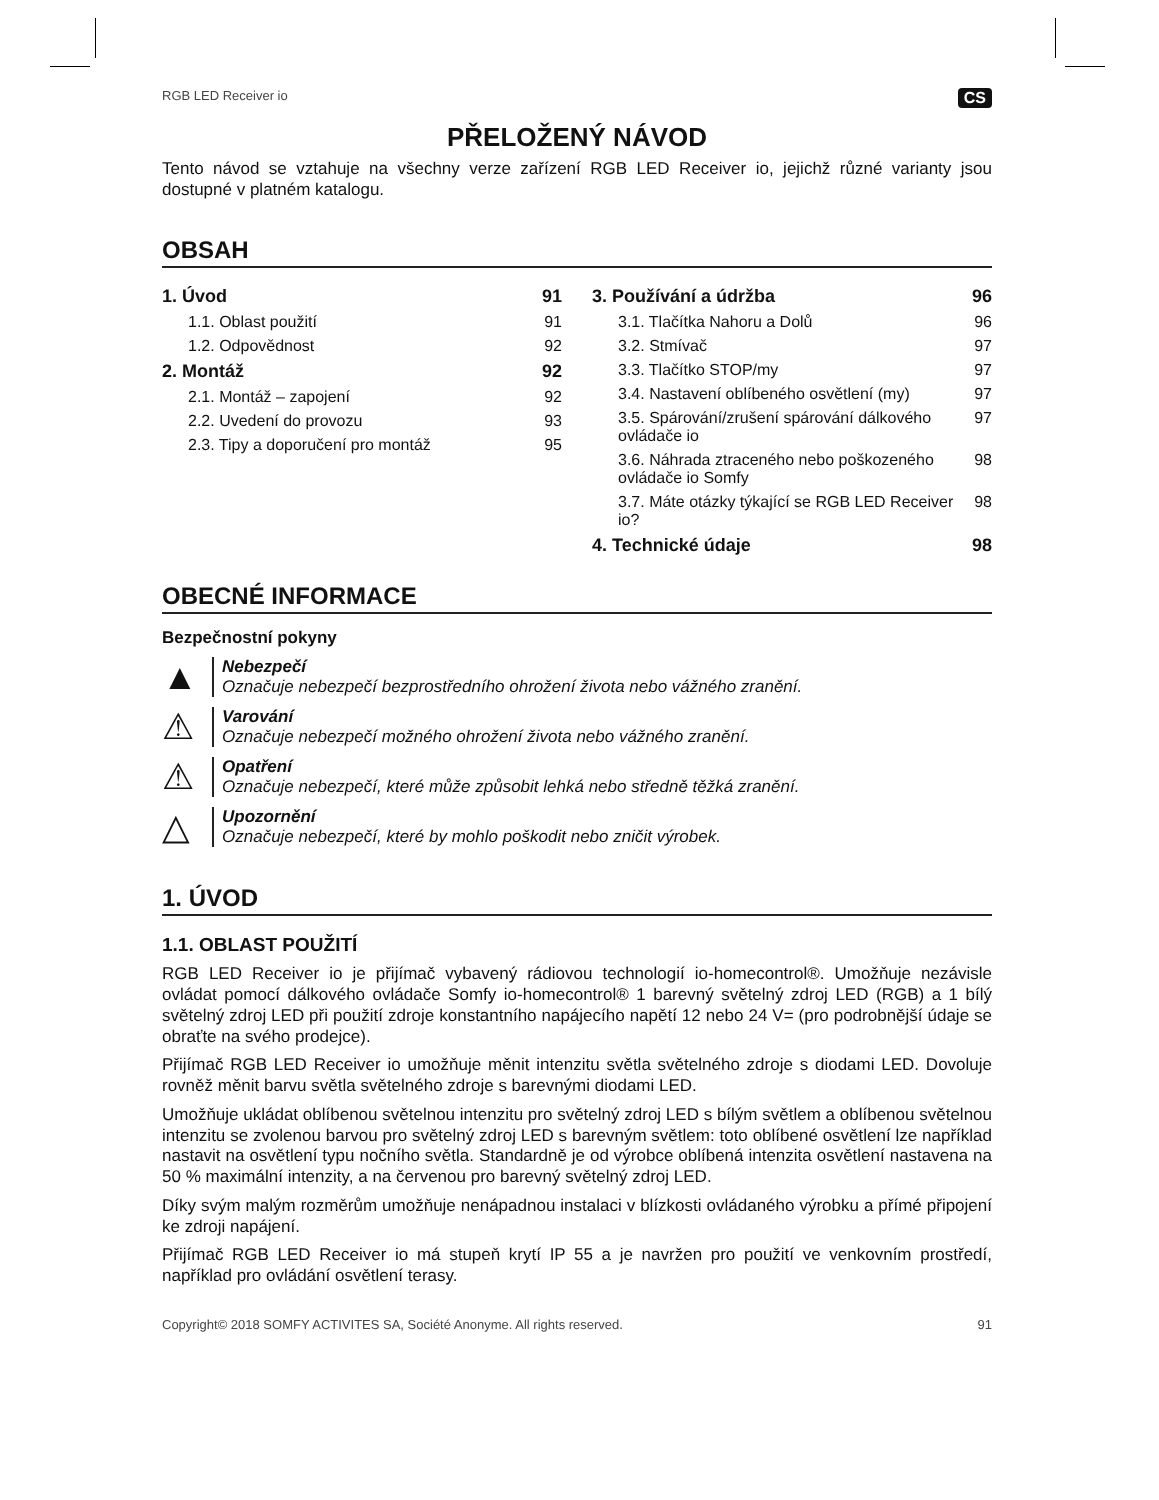RGB LED Receiver io CS
PŘELOŽENÝ NÁVOD
Tento návod se vztahuje na všechny verze zařízení RGB LED Receiver io, jejichž různé varianty jsou dostupné v platném katalogu.
OBSAH
1. Úvod 91
1.1. Oblast použití 91
1.2. Odpovědnost 92
2. Montáž 92
2.1. Montáž – zapojení 92
2.2. Uvedení do provozu 93
2.3. Tipy a doporučení pro montáž 95
3. Používání a údržba 96
3.1. Tlačítka Nahoru a Dolů 96
3.2. Stmívač 97
3.3. Tlačítko STOP/my 97
3.4. Nastavení oblíbeného osvětlení (my) 97
3.5. Spárování/zrušení spárování dálkového ovládače io 97
3.6. Náhrada ztraceného nebo poškozeného ovládače io Somfy 98
3.7. Máte otázky týkající se RGB LED Receiver io? 98
4. Technické údaje 98
OBECNÉ INFORMACE
Bezpečnostní pokyny
▲
Nebezpečí
Označuje nebezpečí bezprostředního ohrožení života nebo vážného zranění.
⚠
Varování
Označuje nebezpečí možného ohrožení života nebo vážného zranění.
⚠
Opatření
Označuje nebezpečí, které může způsobit lehká nebo středně těžká zranění.
△
Upozornění
Označuje nebezpečí, které by mohlo poškodit nebo zničit výrobek.
1. ÚVOD
1.1. OBLAST POUŽITÍ
RGB LED Receiver io je přijímač vybavený rádiovou technologií io-homecontrol®. Umožňuje nezávisle ovládat pomocí dálkového ovládače Somfy io-homecontrol® 1 barevný světelný zdroj LED (RGB) a 1 bílý světelný zdroj LED při použití zdroje konstantního napájecího napětí 12 nebo 24 V= (pro podrobnější údaje se obraťte na svého prodejce).
Přijímač RGB LED Receiver io umožňuje měnit intenzitu světla světelného zdroje s diodami LED. Dovoluje rovněž měnit barvu světla světelného zdroje s barevnými diodami LED.
Umožňuje ukládat oblíbenou světelnou intenzitu pro světelný zdroj LED s bílým světlem a oblíbenou světelnou intenzitu se zvolenou barvou pro světelný zdroj LED s barevným světlem: toto oblíbené osvětlení lze například nastavit na osvětlení typu nočního světla. Standardně je od výrobce oblíbená intenzita osvětlení nastavena na 50 % maximální intenzity, a na červenou pro barevný světelný zdroj LED.
Díky svým malým rozměrům umožňuje nenápadnou instalaci v blízkosti ovládaného výrobku a přímé připojení ke zdroji napájení.
Přijímač RGB LED Receiver io má stupeň krytí IP 55 a je navržen pro použití ve venkovním prostředí, například pro ovládání osvětlení terasy.
Copyright© 2018 SOMFY ACTIVITES SA, Société Anonyme. All rights reserved. 91